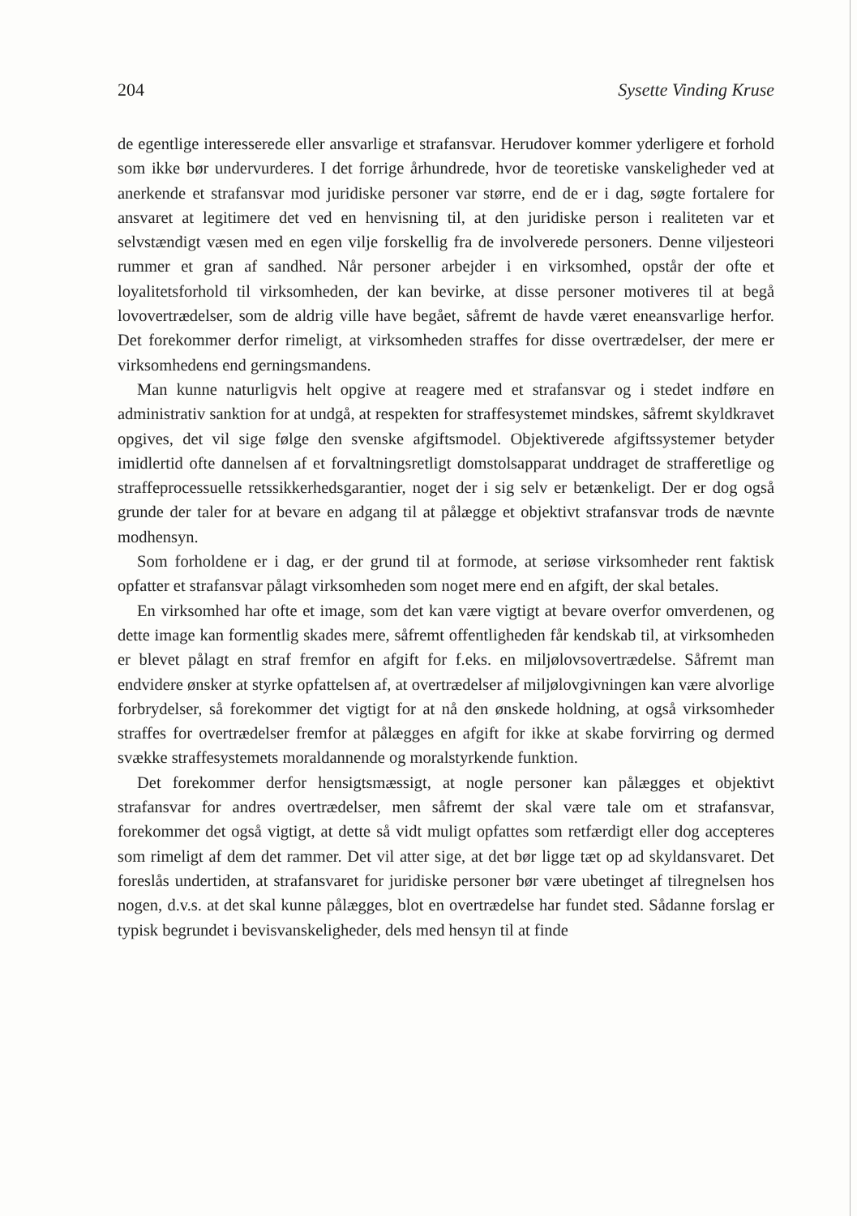204 Sysette Vinding Kruse
de egentlige interesserede eller ansvarlige et strafansvar. Herudover kommer yderligere et forhold som ikke bør undervurderes. I det forrige århundrede, hvor de teoretiske vanskeligheder ved at anerkende et strafansvar mod juridiske personer var større, end de er i dag, søgte fortalere for ansvaret at legitimere det ved en henvisning til, at den juridiske person i realiteten var et selvstændigt væsen med en egen vilje forskellig fra de involverede personers. Denne viljesteori rummer et gran af sandhed. Når personer arbejder i en virksomhed, opstår der ofte et loyalitetsforhold til virksomheden, der kan bevirke, at disse personer motiveres til at begå lovovertrædelser, som de aldrig ville have begået, såfremt de havde været eneansvarlige herfor. Det forekommer derfor rimeligt, at virksomheden straffes for disse overtrædelser, der mere er virksomhedens end gerningsmandens.
Man kunne naturligvis helt opgive at reagere med et strafansvar og i stedet indføre en administrativ sanktion for at undgå, at respekten for straffesystemet mindskes, såfremt skyldkravet opgives, det vil sige følge den svenske afgiftsmodel. Objektiverede afgiftssystemer betyder imidlertid ofte dannelsen af et forvaltningsretligt domstolsapparat unddraget de strafferetlige og straffeprocessuelle retssikkerhedsgarantier, noget der i sig selv er betænkeligt. Der er dog også grunde der taler for at bevare en adgang til at pålægge et objektivt strafansvar trods de nævnte modhensyn.
Som forholdene er i dag, er der grund til at formode, at seriøse virksomheder rent faktisk opfatter et strafansvar pålagt virksomheden som noget mere end en afgift, der skal betales.
En virksomhed har ofte et image, som det kan være vigtigt at bevare overfor omverdenen, og dette image kan formentlig skades mere, såfremt offentligheden får kendskab til, at virksomheden er blevet pålagt en straf fremfor en afgift for f.eks. en miljølovsovertrædelse. Såfremt man endvidere ønsker at styrke opfattelsen af, at overtrædelser af miljølovgivningen kan være alvorlige forbrydelser, så forekommer det vigtigt for at nå den ønskede holdning, at også virksomheder straffes for overtrædelser fremfor at pålægges en afgift for ikke at skabe forvirring og dermed svække straffesystemets moraldannende og moralstyrkende funktion.
Det forekommer derfor hensigtsmæssigt, at nogle personer kan pålægges et objektivt strafansvar for andres overtrædelser, men såfremt der skal være tale om et strafansvar, forekommer det også vigtigt, at dette så vidt muligt opfattes som retfærdigt eller dog accepteres som rimeligt af dem det rammer. Det vil atter sige, at det bør ligge tæt op ad skyldansvaret. Det foreslås undertiden, at strafansvaret for juridiske personer bør være ubetinget af tilregnelsen hos nogen, d.v.s. at det skal kunne pålægges, blot en overtrædelse har fundet sted. Sådanne forslag er typisk begrundet i bevisvanskeligheder, dels med hensyn til at finde